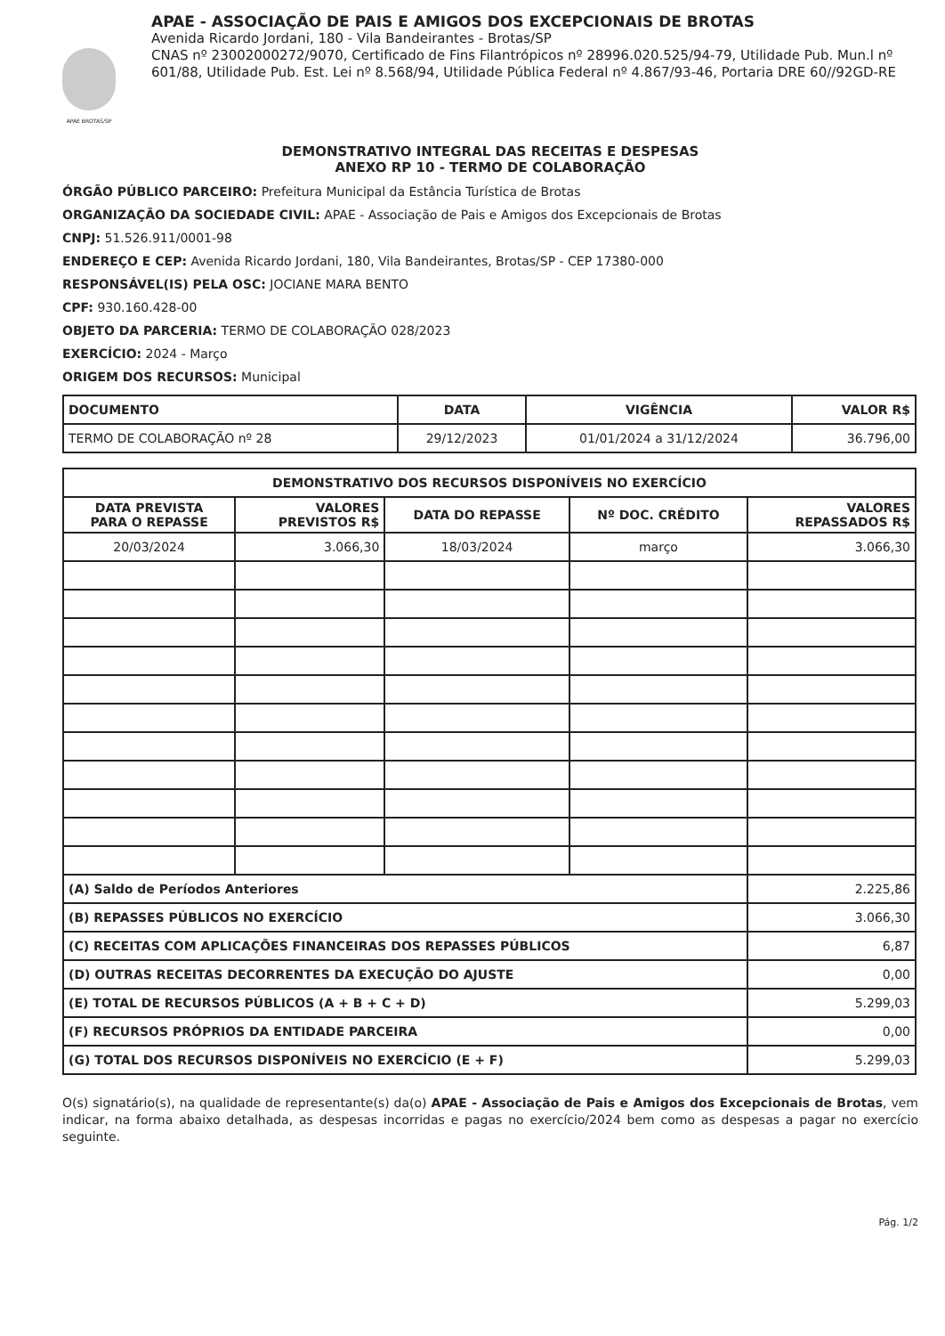APAE BROTAS/SP
APAE - ASSOCIAÇÃO DE PAIS E AMIGOS DOS EXCEPCIONAIS DE BROTAS
Avenida Ricardo Jordani, 180 - Vila Bandeirantes - Brotas/SP
CNAS nº 23002000272/9070, Certificado de Fins Filantrópicos nº 28996.020.525/94-79, Utilidade Pub. Mun.l nº 601/88, Utilidade Pub. Est. Lei nº 8.568/94, Utilidade Pública Federal nº 4.867/93-46, Portaria DRE 60//92GD-RE
DEMONSTRATIVO INTEGRAL DAS RECEITAS E DESPESAS
ANEXO RP 10 - TERMO DE COLABORAÇÃO
ÓRGÃO PÚBLICO PARCEIRO: Prefeitura Municipal da Estância Turística de Brotas
ORGANIZAÇÃO DA SOCIEDADE CIVIL: APAE - Associação de Pais e Amigos dos Excepcionais de Brotas
CNPJ: 51.526.911/0001-98
ENDEREÇO E CEP: Avenida Ricardo Jordani, 180, Vila Bandeirantes, Brotas/SP - CEP 17380-000
RESPONSÁVEL(IS) PELA OSC: JOCIANE MARA BENTO
CPF: 930.160.428-00
OBJETO DA PARCERIA: TERMO DE COLABORAÇÃO 028/2023
EXERCÍCIO: 2024 - Março
ORIGEM DOS RECURSOS: Municipal
| DOCUMENTO | DATA | VIGÊNCIA | VALOR R$ |
| --- | --- | --- | --- |
| TERMO DE COLABORAÇÃO nº 28 | 29/12/2023 | 01/01/2024 a 31/12/2024 | 36.796,00 |
| DEMONSTRATIVO DOS RECURSOS DISPONÍVEIS NO EXERCÍCIO | | | | |
| --- | --- | --- | --- | --- |
| DATA PREVISTA PARA O REPASSE | VALORES PREVISTOS R$ | DATA DO REPASSE | Nº DOC. CRÉDITO | VALORES REPASSADOS R$ |
| 20/03/2024 | 3.066,30 | 18/03/2024 | março | 3.066,30 |
| (A) Saldo de Períodos Anteriores | | | | 2.225,86 |
| (B) REPASSES PÚBLICOS NO EXERCÍCIO | | | | 3.066,30 |
| (C) RECEITAS COM APLICAÇÕES FINANCEIRAS DOS REPASSES PÚBLICOS | | | | 6,87 |
| (D) OUTRAS RECEITAS DECORRENTES DA EXECUÇÃO DO AJUSTE | | | | 0,00 |
| (E) TOTAL DE RECURSOS PÚBLICOS (A + B + C + D) | | | | 5.299,03 |
| (F) RECURSOS PRÓPRIOS DA ENTIDADE PARCEIRA | | | | 0,00 |
| (G) TOTAL DOS RECURSOS DISPONÍVEIS NO EXERCÍCIO (E + F) | | | | 5.299,03 |
O(s) signatário(s), na qualidade de representante(s) da(o) APAE - Associação de Pais e Amigos dos Excepcionais de Brotas, vem indicar, na forma abaixo detalhada, as despesas incorridas e pagas no exercício/2024 bem como as despesas a pagar no exercício seguinte.
Pág. 1/2